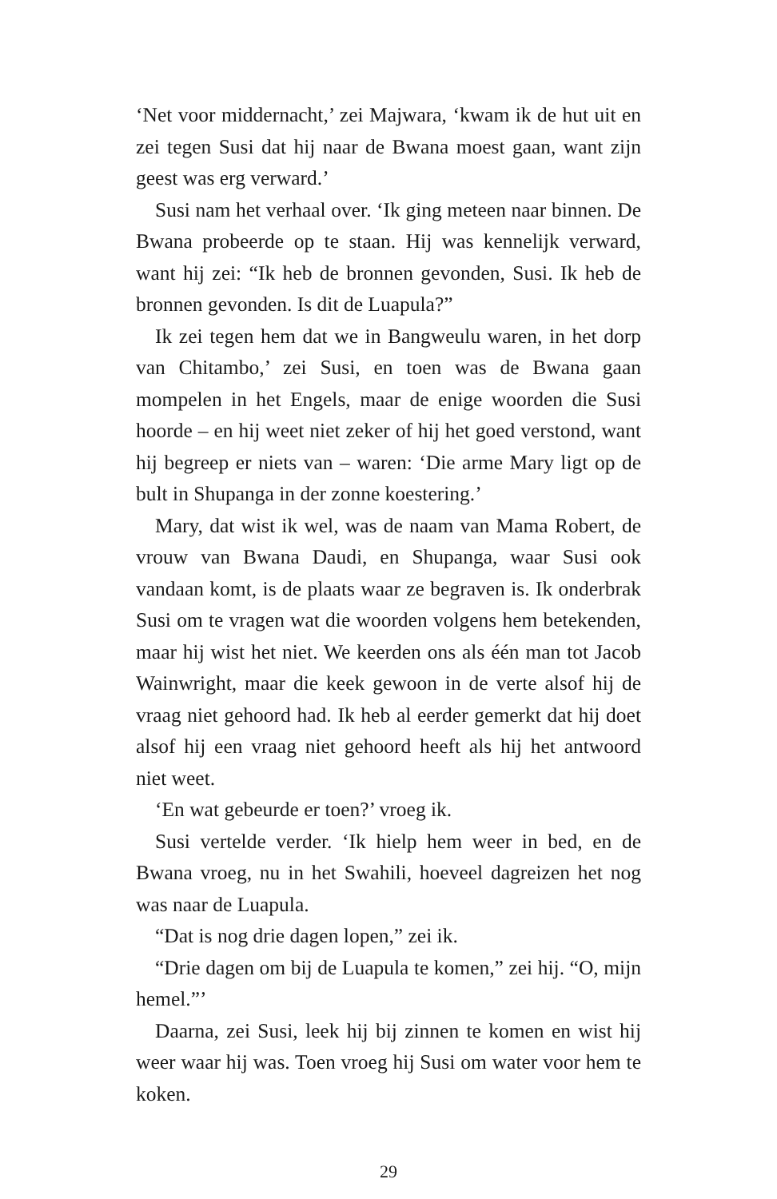‘Net voor middernacht,’ zei Majwara, ‘kwam ik de hut uit en zei tegen Susi dat hij naar de Bwana moest gaan, want zijn geest was erg verward.’
Susi nam het verhaal over. ‘Ik ging meteen naar binnen. De Bwana probeerde op te staan. Hij was kennelijk verward, want hij zei: “Ik heb de bronnen gevonden, Susi. Ik heb de bronnen gevonden. Is dit de Luapula?”
Ik zei tegen hem dat we in Bangweulu waren, in het dorp van Chitambo,’ zei Susi, en toen was de Bwana gaan mompelen in het Engels, maar de enige woorden die Susi hoorde – en hij weet niet zeker of hij het goed verstond, want hij begreep er niets van – waren: ‘Die arme Mary ligt op de bult in Shupanga in der zonne koestering.’
Mary, dat wist ik wel, was de naam van Mama Robert, de vrouw van Bwana Daudi, en Shupanga, waar Susi ook vandaan komt, is de plaats waar ze begraven is. Ik onderbrak Susi om te vragen wat die woorden volgens hem betekenden, maar hij wist het niet. We keerden ons als één man tot Jacob Wainwright, maar die keek gewoon in de verte alsof hij de vraag niet gehoord had. Ik heb al eerder gemerkt dat hij doet alsof hij een vraag niet gehoord heeft als hij het antwoord niet weet.
‘En wat gebeurde er toen?’ vroeg ik.
Susi vertelde verder. ‘Ik hielp hem weer in bed, en de Bwana vroeg, nu in het Swahili, hoeveel dagreizen het nog was naar de Luapula.
“Dat is nog drie dagen lopen,” zei ik.
“Drie dagen om bij de Luapula te komen,” zei hij. “O, mijn hemel.”’
Daarna, zei Susi, leek hij bij zinnen te komen en wist hij weer waar hij was. Toen vroeg hij Susi om water voor hem te koken.
29